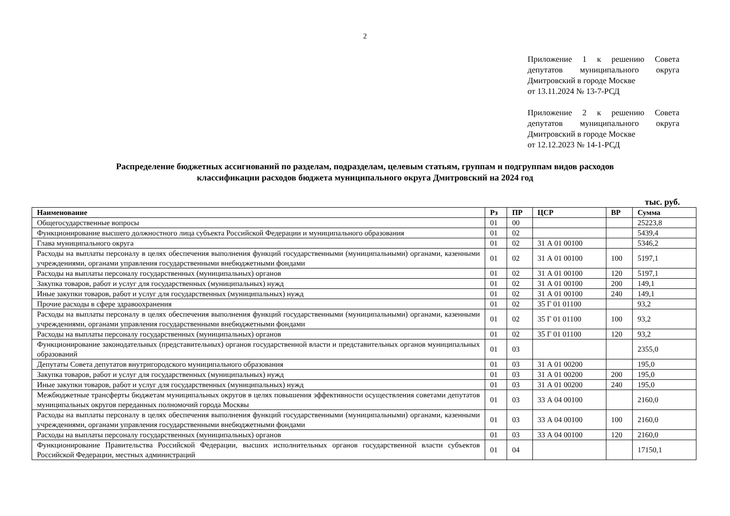2
Приложение 1 к решению Совета депутатов муниципального округа Дмитровский в городе Москве
от 13.11.2024 № 13-7-РСД
Приложение 2 к решению Совета депутатов муниципального округа Дмитровский в городе Москве
от 12.12.2023 № 14-1-РСД
Распределение бюджетных ассигнований по разделам, подразделам, целевым статьям, группам и подгруппам видов расходов
классификации расходов бюджета муниципального округа Дмитровский на 2024 год
тыс. руб.
| Наименование | Рз | ПР | ЦСР | ВР | Сумма |
| --- | --- | --- | --- | --- | --- |
| Общегосударственные вопросы | 01 | 00 | | | 25223,8 |
| Функционирование высшего должностного лица субъекта Российской Федерации и муниципального образования | 01 | 02 | | | 5439,4 |
| Глава муниципального округа | 01 | 02 | 31 А 01 00100 | | 5346,2 |
| Расходы на выплаты персоналу в целях обеспечения выполнения функций государственными (муниципальными) органами, казенными учреждениями, органами управления государственными внебюджетными фондами | 01 | 02 | 31 А 01 00100 | 100 | 5197,1 |
| Расходы на выплаты персоналу государственных (муниципальных) органов | 01 | 02 | 31 А 01 00100 | 120 | 5197,1 |
| Закупка товаров, работ и услуг для государственных (муниципальных) нужд | 01 | 02 | 31 А 01 00100 | 200 | 149,1 |
| Иные закупки товаров, работ и услуг для государственных (муниципальных) нужд | 01 | 02 | 31 А 01 00100 | 240 | 149,1 |
| Прочие расходы в сфере здравоохранения | 01 | 02 | 35 Г 01 01100 | | 93,2 |
| Расходы на выплаты персоналу в целях обеспечения выполнения функций государственными (муниципальными) органами, казенными учреждениями, органами управления государственными внебюджетными фондами | 01 | 02 | 35 Г 01 01100 | 100 | 93,2 |
| Расходы на выплаты персоналу государственных (муниципальных) органов | 01 | 02 | 35 Г 01 01100 | 120 | 93,2 |
| Функционирование законодательных (представительных) органов государственной власти и представительных органов муниципальных образований | 01 | 03 | | | 2355,0 |
| Депутаты Совета депутатов внутригородского муниципального образования | 01 | 03 | 31 А 01 00200 | | 195,0 |
| Закупка товаров, работ и услуг для государственных (муниципальных) нужд | 01 | 03 | 31 А 01 00200 | 200 | 195,0 |
| Иные закупки товаров, работ и услуг для государственных (муниципальных) нужд | 01 | 03 | 31 А 01 00200 | 240 | 195,0 |
| Межбюджетные трансферты бюджетам муниципальных округов в целях повышения эффективности осуществления советами депутатов муниципальных округов переданных полномочий города Москвы | 01 | 03 | 33 А 04 00100 | | 2160,0 |
| Расходы на выплаты персоналу в целях обеспечения выполнения функций государственными (муниципальными) органами, казенными учреждениями, органами управления государственными внебюджетными фондами | 01 | 03 | 33 А 04 00100 | 100 | 2160,0 |
| Расходы на выплаты персоналу государственных (муниципальных) органов | 01 | 03 | 33 А 04 00100 | 120 | 2160,0 |
| Функционирование Правительства Российской Федерации, высших исполнительных органов государственной власти субъектов Российской Федерации, местных администраций | 01 | 04 | | | 17150,1 |